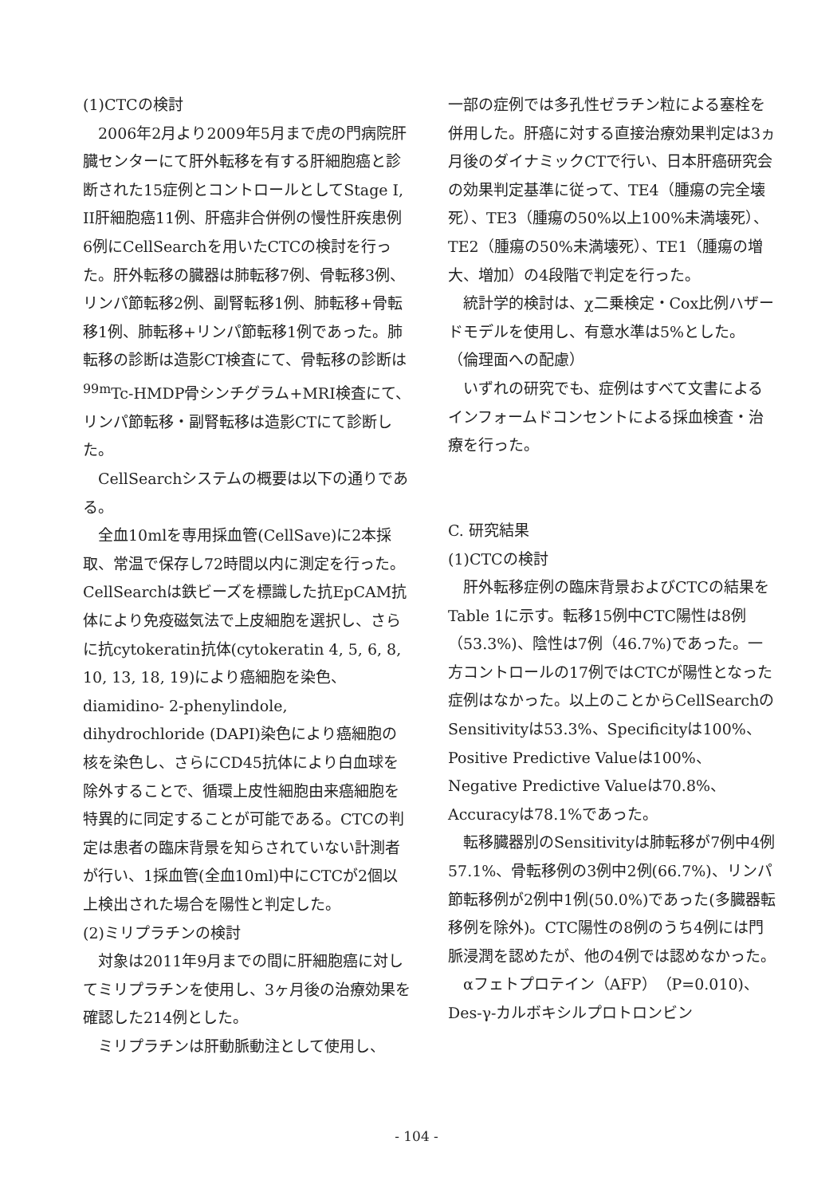(1)CTCの検討
2006年2月より2009年5月まで虎の門病院肝臓センターにて肝外転移を有する肝細胞癌と診断された15症例とコントロールとしてStage I, II肝細胞癌11例、肝癌非合併例の慢性肝疾患例6例にCellSearchを用いたCTCの検討を行った。肝外転移の臓器は肺転移7例、骨転移3例、リンパ節転移2例、副腎転移1例、肺転移+骨転移1例、肺転移+リンパ節転移1例であった。肺転移の診断は造影CT検査にて、骨転移の診断は<sup>99m</sup>Tc-HMDP骨シンチグラム+MRI検査にて、リンパ節転移・副腎転移は造影CTにて診断した。
CellSearchシステムの概要は以下の通りである。
全血10mlを専用採血管(CellSave)に2本採取、常温で保存し72時間以内に測定を行った。CellSearchは鉄ビーズを標識した抗EpCAM抗体により免疫磁気法で上皮細胞を選択し、さらに抗cytokeratin抗体(cytokeratin 4, 5, 6, 8, 10, 13, 18, 19)により癌細胞を染色、diamidino- 2-phenylindole, dihydrochloride (DAPI)染色により癌細胞の核を染色し、さらにCD45抗体により白血球を除外することで、循環上皮性細胞由来癌細胞を特異的に同定することが可能である。CTCの判定は患者の臨床背景を知らされていない計測者が行い、1採血管(全血10ml)中にCTCが2個以上検出された場合を陽性と判定した。
(2)ミリプラチンの検討
対象は2011年9月までの間に肝細胞癌に対してミリプラチンを使用し、3ヶ月後の治療効果を確認した214例とした。
ミリプラチンは肝動脈動注として使用し、
一部の症例では多孔性ゼラチン粒による塞栓を併用した。肝癌に対する直接治療効果判定は3ヵ月後のダイナミックCTで行い、日本肝癌研究会の効果判定基準に従って、TE4（腫瘍の完全壊死）、TE3（腫瘍の50%以上100%未満壊死）、TE2（腫瘍の50%未満壊死）、TE1（腫瘍の増大、増加）の4段階で判定を行った。
統計学的検討は、χ二乗検定・Cox比例ハザードモデルを使用し、有意水準は5%とした。
（倫理面への配慮）
いずれの研究でも、症例はすべて文書によるインフォームドコンセントによる採血検査・治療を行った。
C. 研究結果
(1)CTCの検討
肝外転移症例の臨床背景およびCTCの結果をTable 1に示す。転移15例中CTC陽性は8例（53.3%)、陰性は7例（46.7%)であった。一方コントロールの17例ではCTCが陽性となった症例はなかった。以上のことからCellSearchのSensitivityは53.3%、Specificityは100%、Positive Predictive Valueは100%、Negative Predictive Valueは70.8%、Accuracyは78.1%であった。
転移臓器別のSensitivityは肺転移が7例中4例57.1%、骨転移例の3例中2例(66.7%)、リンパ節転移例が2例中1例(50.0%)であった(多臓器転移例を除外)。CTC陽性の8例のうち4例には門脈浸潤を認めたが、他の4例では認めなかった。
αフェトプロテイン（AFP）（P=0.010)、Des-γ-カルボキシルプロトロンビン
- 104 -